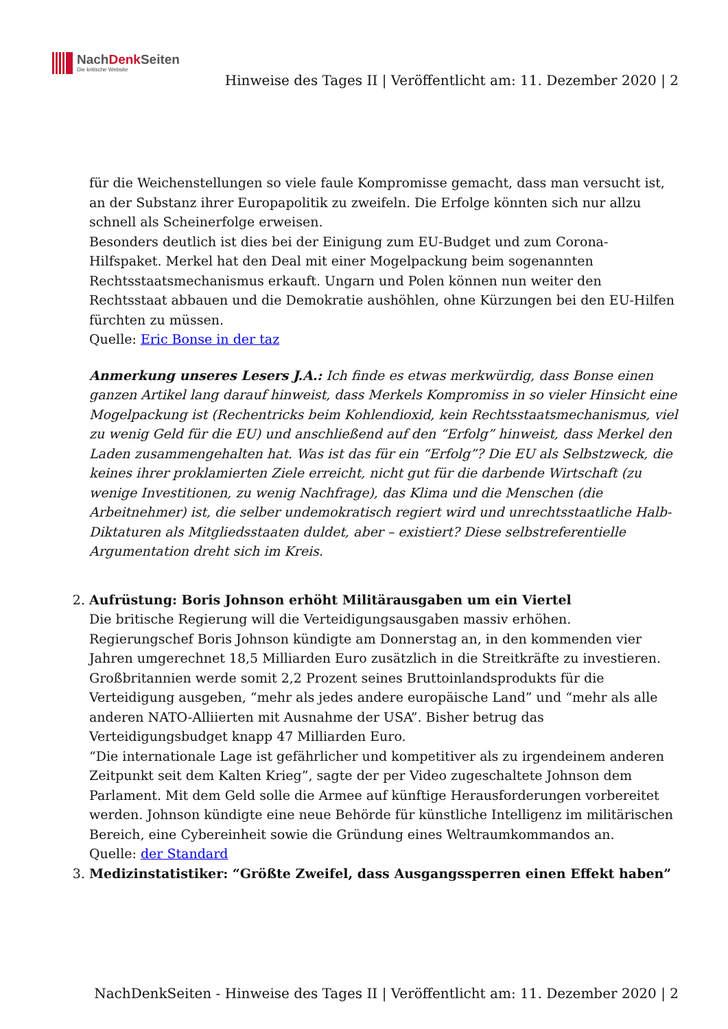NachDenk Seiten
Die kritische Website
Hinweise des Tages II | Veröffentlicht am: 11. Dezember 2020 | 2
für die Weichenstellungen so viele faule Kompromisse gemacht, dass man versucht ist, an der Substanz ihrer Europapolitik zu zweifeln. Die Erfolge könnten sich nur allzu schnell als Scheinerfolge erweisen.
Besonders deutlich ist dies bei der Einigung zum EU-Budget und zum Corona-Hilfspaket. Merkel hat den Deal mit einer Mogelpackung beim sogenannten Rechtsstaatsmechanismus erkauft. Ungarn und Polen können nun weiter den Rechtsstaat abbauen und die Demokratie aushöhlen, ohne Kürzungen bei den EU-Hilfen fürchten zu müssen.
Quelle: Eric Bonse in der taz
Anmerkung unseres Lesers J.A.: Ich finde es etwas merkwürdig, dass Bonse einen ganzen Artikel lang darauf hinweist, dass Merkels Kompromiss in so vieler Hinsicht eine Mogelpackung ist (Rechentricks beim Kohlendioxid, kein Rechtsstaatsmechanismus, viel zu wenig Geld für die EU) und anschließend auf den “Erfolg” hinweist, dass Merkel den Laden zusammengehalten hat. Was ist das für ein “Erfolg”? Die EU als Selbstzweck, die keines ihrer proklamierten Ziele erreicht, nicht gut für die darbende Wirtschaft (zu wenige Investitionen, zu wenig Nachfrage), das Klima und die Menschen (die Arbeitnehmer) ist, die selber undemokratisch regiert wird und unrechtsstaatliche Halb-Diktaturen als Mitgliedsstaaten duldet, aber – existiert? Diese selbstreferentielle Argumentation dreht sich im Kreis.
2. Aufrüstung: Boris Johnson erhöht Militärausgaben um ein Viertel
Die britische Regierung will die Verteidigungsausgaben massiv erhöhen. Regierungschef Boris Johnson kündigte am Donnerstag an, in den kommenden vier Jahren umgerechnet 18,5 Milliarden Euro zusätzlich in die Streitkräfte zu investieren. Großbritannien werde somit 2,2 Prozent seines Bruttoinlandsprodukts für die Verteidigung ausgeben, “mehr als jedes andere europäische Land” und “mehr als alle anderen NATO-Alliierten mit Ausnahme der USA”. Bisher betrug das Verteidigungsbudget knapp 47 Milliarden Euro.
“Die internationale Lage ist gefährlicher und kompetitiver als zu irgendeinem anderen Zeitpunkt seit dem Kalten Krieg”, sagte der per Video zugeschaltete Johnson dem Parlament. Mit dem Geld solle die Armee auf künftige Herausforderungen vorbereitet werden. Johnson kündigte eine neue Behörde für künstliche Intelligenz im militärischen Bereich, eine Cybereinheit sowie die Gründung eines Weltraumkommandos an.
Quelle: der Standard
3. Medizinstatistiker: “Größte Zweifel, dass Ausgangssperren einen Effekt haben”
NachDenkSeiten - Hinweise des Tages II | Veröffentlicht am: 11. Dezember 2020 | 2